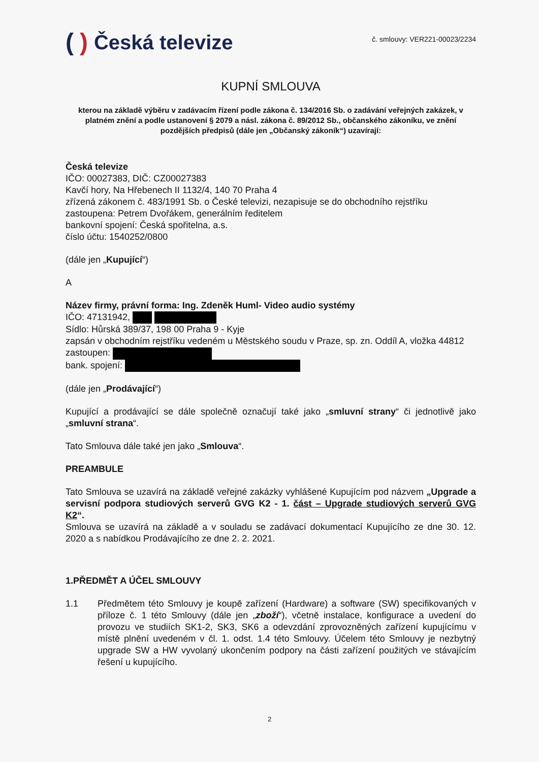() Česká televize
č. smlouvy: VER221-00023/2234
KUPNÍ SMLOUVA
kterou na základě výběru v zadávacím řízení podle zákona č. 134/2016 Sb. o zadávání veřejných zakázek, v platném znění a podle ustanovení § 2079 a násl. zákona č. 89/2012 Sb., občanského zákoníku, ve znění pozdějších předpisů (dále jen „Občanský zákoník“) uzavírají:
Česká televize
IČO: 00027383, DIČ: CZ00027383
Kavčí hory, Na Hřebenech II 1132/4, 140 70 Praha 4
zřízená zákonem č. 483/1991 Sb. o České televizi, nezapisuje se do obchodního rejstříku
zastoupena: Petrem Dvořákem, generálním ředitelem
bankovní spojení: Česká spořitelna, a.s.
číslo účtu: 1540252/0800
(dále jen „Kupující“)
A
Název firmy, právní forma: Ing. Zdeněk Huml- Video audio systémy
IČO: 47131942,
Sídlo: Hůrská 389/37, 198 00 Praha 9 - Kyje
zapsán v obchodním rejstříku vedeném u Městského soudu v Praze, sp. zn. Oddíl A, vložka 44812
zastoupen:
bank. spojení:
(dále jen „Prodávající“)
Kupující a prodávající se dále společně označují také jako „smluvní strany“ či jednotlivě jako „smluvní strana“.
Tato Smlouva dále také jen jako „Smlouva“.
PREAMBULE
Tato Smlouva se uzavírá na základě veřejné zakázky vyhlášené Kupujícím pod názvem „Upgrade a servisní podpora studiových serverů GVG K2 - 1. část – Upgrade studiových serverů GVG K2“.
Smlouva se uzavírá na základě a v souladu se zadávací dokumentací Kupujícího ze dne 30. 12. 2020 a s nabídkou Prodávajícího ze dne 2. 2. 2021.
1. PŘEDMĚT A ÚČEL SMLOUVY
1.1 Předmětem této Smlouvy je koupě zařízení (Hardware) a software (SW) specifikovaných v příloze č. 1 této Smlouvy (dále jen „zboží“), včetně instalace, konfigurace a uvedení do provozu ve studiích SK1-2, SK3, SK6 a odevzdání zprovozněných zařízení kupujícímu v místě plnění uvedeném v čl. 1. odst. 1.4 této Smlouvy. Účelem této Smlouvy je nezbytný upgrade SW a HW vyvolaný ukončením podpory na části zařízení použitých ve stávajícím řešení u kupujícího.
2